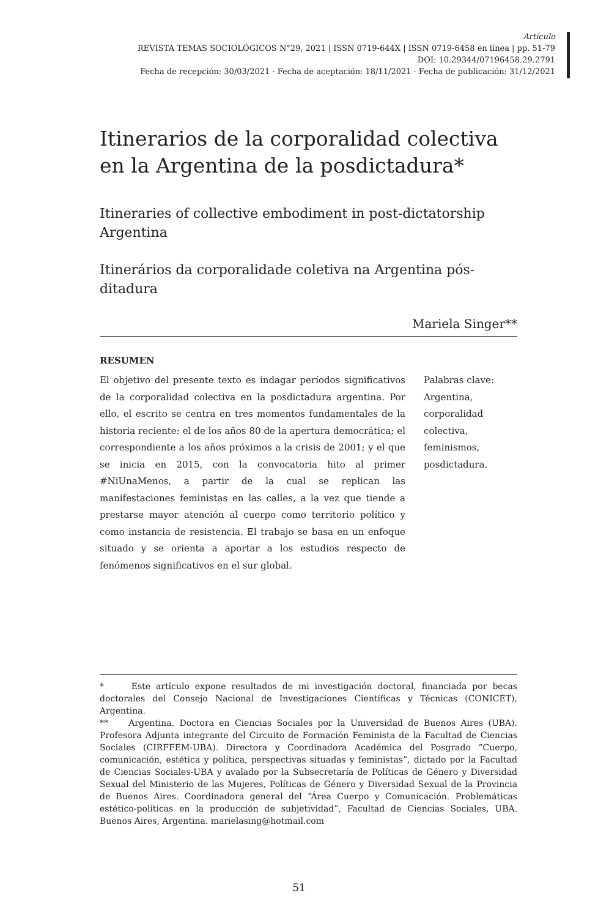Artículo
REVISTA TEMAS SOCIOLÓGICOS N°29, 2021 | ISSN 0719-644X | ISSN 0719-6458 en línea | pp. 51-79
DOI: 10.29344/07196458.29.2791
Fecha de recepción: 30/03/2021 · Fecha de aceptación: 18/11/2021 · Fecha de publicación: 31/12/2021
Itinerarios de la corporalidad colectiva en la Argentina de la posdictadura*
Itineraries of collective embodiment in post-dictatorship Argentina
Itinerários da corporalidade coletiva na Argentina pós-ditadura
Mariela Singer**
RESUMEN
El objetivo del presente texto es indagar períodos significativos de la corporalidad colectiva en la posdictadura argentina. Por ello, el escrito se centra en tres momentos fundamentales de la historia reciente: el de los años 80 de la apertura democrática; el correspondiente a los años próximos a la crisis de 2001; y el que se inicia en 2015, con la convocatoria hito al primer #NiUnaMenos, a partir de la cual se replican las manifestaciones feministas en las calles, a la vez que tiende a prestarse mayor atención al cuerpo como territorio político y como instancia de resistencia. El trabajo se basa en un enfoque situado y se orienta a aportar a los estudios respecto de fenómenos significativos en el sur global.
Palabras clave:
Argentina,
corporalidad
colectiva,
feminismos,
posdictadura.
* Este artículo expone resultados de mi investigación doctoral, financiada por becas doctorales del Consejo Nacional de Investigaciones Científicas y Técnicas (CONICET), Argentina.
** Argentina. Doctora en Ciencias Sociales por la Universidad de Buenos Aires (UBA). Profesora Adjunta integrante del Circuito de Formación Feminista de la Facultad de Ciencias Sociales (CIRFFEM-UBA). Directora y Coordinadora Académica del Posgrado “Cuerpo, comunicación, estética y política, perspectivas situadas y feministas”, dictado por la Facultad de Ciencias Sociales-UBA y avalado por la Subsecretaría de Políticas de Género y Diversidad Sexual del Ministerio de las Mujeres, Políticas de Género y Diversidad Sexual de la Provincia de Buenos Aires. Coordinadora general del “Área Cuerpo y Comunicación. Problemáticas estético-políticas en la producción de subjetividad”, Facultad de Ciencias Sociales, UBA. Buenos Aires, Argentina. marielasing@hotmail.com
51